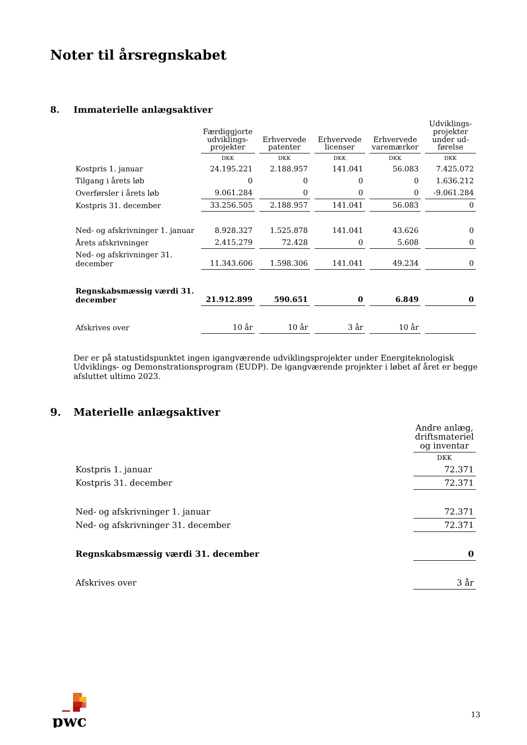Noter til årsregnskabet
8. Immaterielle anlægsaktiver
| | Færdiggjorte udviklings-projekter | Erhvervede patenter | Erhvervede licenser | Erhvervede varemærker | Udviklings-projekter under ud-førelse |
| --- | --- | --- | --- | --- | --- |
| | DKK | DKK | DKK | DKK | DKK |
| Kostpris 1. januar | 24.195.221 | 2.188.957 | 141.041 | 56.083 | 7.425.072 |
| Tilgang i årets løb | 0 | 0 | 0 | 0 | 1.636.212 |
| Overførsler i årets løb | 9.061.284 | 0 | 0 | 0 | -9.061.284 |
| Kostpris 31. december | 33.256.505 | 2.188.957 | 141.041 | 56.083 | 0 |
| Ned- og afskrivninger 1. januar | 8.928.327 | 1.525.878 | 141.041 | 43.626 | 0 |
| Årets afskrivninger | 2.415.279 | 72.428 | 0 | 5.608 | 0 |
| Ned- og afskrivninger 31. december | 11.343.606 | 1.598.306 | 141.041 | 49.234 | 0 |
| Regnskabsmæssig værdi 31. december | 21.912.899 | 590.651 | 0 | 6.849 | 0 |
| Afskrives over | 10 år | 10 år | 3 år | 10 år | |
Der er på statustidspunktet ingen igangværende udviklingsprojekter under Energiteknologisk Udviklings- og Demonstrationsprogram (EUDP). De igangværende projekter i løbet af året er begge afsluttet ultimo 2023.
9. Materielle anlægsaktiver
| | Andre anlæg, driftsmateriel og inventar |
| --- | --- |
| | DKK |
| Kostpris 1. januar | 72.371 |
| Kostpris 31. december | 72.371 |
| Ned- og afskrivninger 1. januar | 72.371 |
| Ned- og afskrivninger 31. december | 72.371 |
| Regnskabsmæssig værdi 31. december | 0 |
| Afskrives over | 3 år |
pwc
13